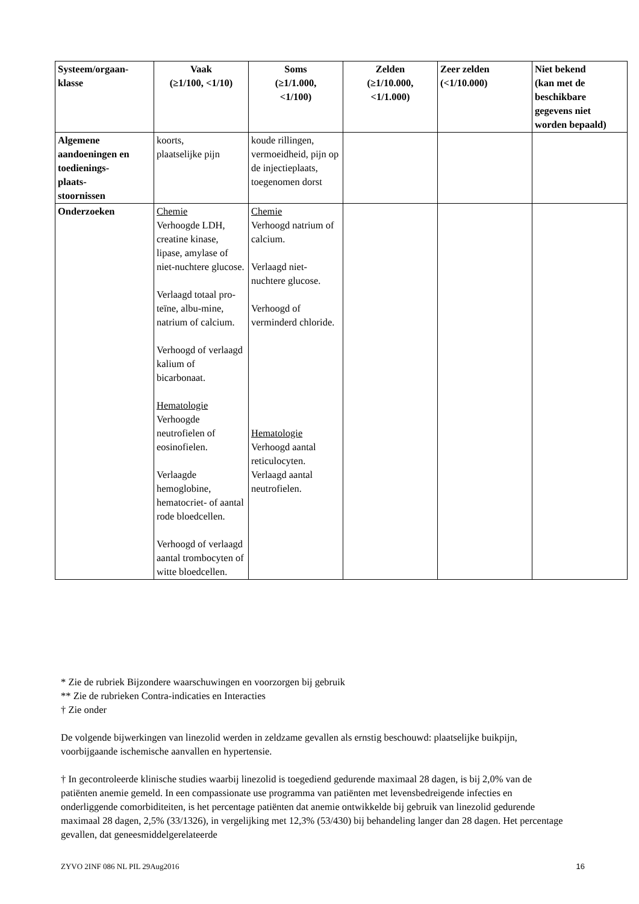| Systeem/orgaan- klasse | Vaak (≥1/100, <1/10) | Soms (≥1/1.000, <1/100) | Zelden (≥1/10.000, <1/1.000) | Zeer zelden (<1/10.000) | Niet bekend (kan met de beschikbare gegevens niet worden bepaald) |
| --- | --- | --- | --- | --- | --- |
| Algemene aandoeningen en toedienings- plaats- stoornissen | koorts, plaatselijke pijn | koude rillingen, vermoeidheid, pijn op de injectieplaats, toegenomen dorst | | | |
| Onderzoeken | Chemie Verhoogde LDH, creatine kinase, lipase, amylase of niet-nuchtere glucose. Verlaagd totaal pro-teïne, albu-mine, natrium of calcium. Verhoogd of verlaagd kalium of bicarbonaat. Hematologie Verhoogde neutrofielen of eosinofielen. Verlaagde hemoglobine, hematocriet- of aantal rode bloedcellen. Verhoogd of verlaagd aantal trombocyten of witte bloedcellen. | Chemie Verhoogd natrium of calcium. Verlaagd niet-nuchtere glucose. Verhoogd of verminderd chloride. Hematologie Verhoogd aantal reticulocyten. Verlaagd aantal neutrofielen. | | | |
* Zie de rubriek Bijzondere waarschuwingen en voorzorgen bij gebruik
** Zie de rubrieken Contra-indicaties en Interacties
† Zie onder
De volgende bijwerkingen van linezolid werden in zeldzame gevallen als ernstig beschouwd: plaatselijke buikpijn, voorbijgaande ischemische aanvallen en hypertensie.
† In gecontroleerde klinische studies waarbij linezolid is toegediend gedurende maximaal 28 dagen, is bij 2,0% van de patiënten anemie gemeld. In een compassionate use programma van patiënten met levensbedreigende infecties en onderliggende comorbiditeiten, is het percentage patiënten dat anemie ontwikkelde bij gebruik van linezolid gedurende maximaal 28 dagen, 2,5% (33/1326), in vergelijking met 12,3% (53/430) bij behandeling langer dan 28 dagen. Het percentage gevallen, dat geneesmiddelgerelateerde
ZYVO 2INF 086 NL PIL 29Aug2016 16